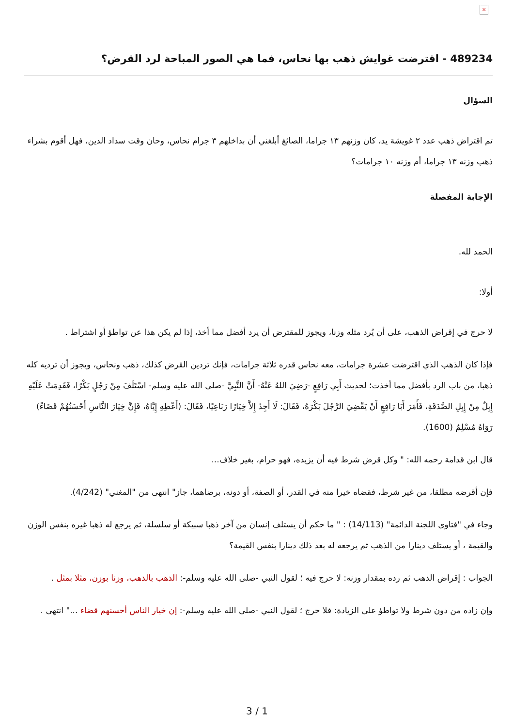×
489234 - اقترضت غوايش ذهب بها نحاس، فما هي الصور المباحة لرد القرض؟
السؤال
تم اقتراض ذهب عدد ٢ غويشة يد، كان وزنهم ١٣ جراما، الصائغ أبلغني أن بداخلهم ٣ جرام نحاس، وحان وقت سداد الدين، فهل أقوم بشراء ذهب وزنه ١٣ جراما، أم وزنه ١٠ جرامات؟
الإجابة المفصلة
الحمد لله.
أولا:
لا حرج في إقراض الذهب، على أن يُرد مثله وزنا، ويجوز للمقترض أن يرد أفضل مما أخذ، إذا لم يكن هذا عن تواطؤ أو اشتراط .
فإذا كان الذهب الذي اقترضت عشرة جرامات، معه نحاس قدره ثلاثة جرامات، فإنك تردين القرض كذلك، ذهب ونحاس، ويجوز أن ترديه كله ذهبا، من باب الرد بأفضل مما أخذت؛ لحديث أَبِي رَافِعٍ -رَضِيَ اللهُ عَنْهُ- أَنَّ النَّبِيَّ -صلى الله عليه وسلم- اسْتَلَفَ مِنْ رَجُلٍ بَكْرًا، فَقَدِمَتْ عَلَيْهِ إِبِلٌ مِنْ إِبِلِ الصَّدَقَةِ، فَأَمَرَ أَبَا رَافِعٍ أَنْ يَقْضِيَ الرَّجُلَ بَكْرَهُ، فَقَالَ: لَا أَجِدُ إِلاَّ خِيَارًا رَبَاعِيًا، فَقَالَ: (أَعْطِهِ إِيَّاهُ، فَإِنَّ خِيَارَ النَّاسِ أَحْسَنُهُمْ قَضَاءً) رَوَاهُ مُسْلِمٌ (1600).
قال ابن قدامة رحمه الله: " وكل قرض شرط فيه أن يزيده، فهو حرام، بغير خلاف...
فإن أقرضه مطلقا، من غير شرط، فقضاه خيرا منه في القدر، أو الصفة، أو دونه، برضاهما، جاز" انتهى من "المغني" (4/242).
وجاء في "فتاوى اللجنة الدائمة" (14/113) : " ما حكم أن يستلف إنسان من آخر ذهبا سبيكة أو سلسلة، ثم يرجع له ذهبا غيره بنفس الوزن والقيمة ، أو يستلف دينارا من الذهب ثم يرجعه له بعد ذلك دينارا بنفس القيمة؟
الجواب : إقراض الذهب ثم رده بمقدار وزنه: لا حرج فيه ؛ لقول النبي -صلى الله عليه وسلم-: الذهب بالذهب، وزنا بوزن، مثلا بمثل .
وإن زاده من دون شرط ولا تواطؤ على الزيادة: فلا حرج ؛ لقول النبي -صلى الله عليه وسلم-: إن خيار الناس أحسنهم قضاء ..." انتهى .
3 / 1